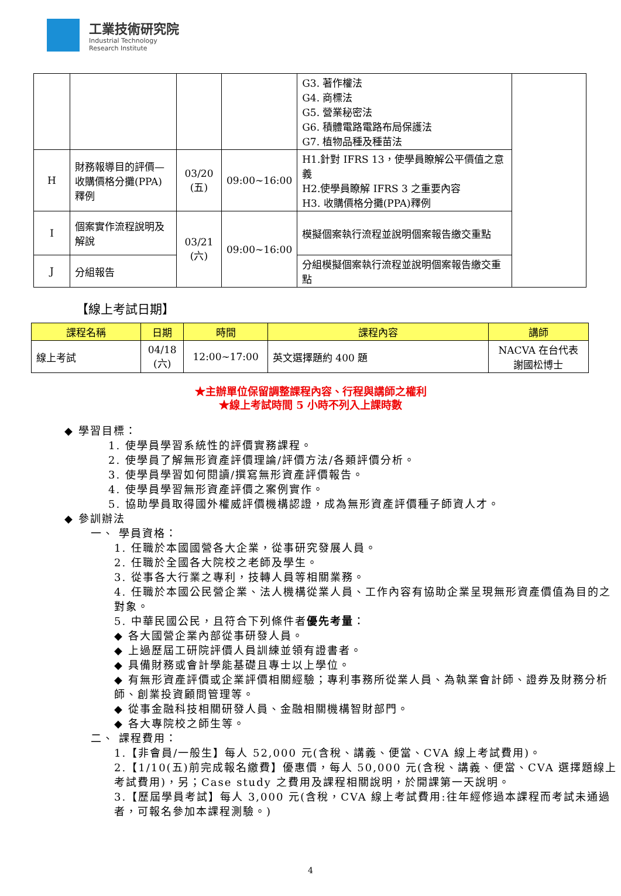工業技術研究院
Industrial Technology
Research Institute
| | | | | G3. 著作權法 G4. 商標法 G5. 營業秘密法 G6. 積體電路電路布局保護法 G7. 植物品種及種苗法 | |
| H | 財務報導目的評價—收購價格分攤(PPA)釋例 | 03/20 (五) | 09:00~16:00 | H1.針對 IFRS 13，使學員瞭解公平價值之意義 H2.使學員瞭解 IFRS 3 之重要內容 H3. 收購價格分攤(PPA)釋例 | |
| I | 個案實作流程說明及解說 | 03/21 (六) | 09:00~16:00 | 模擬個案執行流程並說明個案報告繳交重點 | |
| J | 分組報告 | | | 分組模擬個案執行流程並說明個案報告繳交重點 | |
【線上考試日期】
| 課程名稱 | 日期 | 時間 | 課程內容 | 講師 |
| --- | --- | --- | --- | --- |
| 線上考試 | 04/18 (六) | 12:00~17:00 | 英文選擇題約 400 題 | NACVA 在台代表 謝國松博士 |
★主辦單位保留調整課程內容、行程與講師之權利
★線上考試時間 5 小時不列入上課時數
◆ 學習目標：
1. 使學員學習系統性的評價實務課程。
2. 使學員了解無形資產評價理論/評價方法/各類評價分析。
3. 使學員學習如何閱讀/撰寫無形資產評價報告。
4. 使學員學習無形資產評價之案例實作。
5. 協助學員取得國外權威評價機構認證，成為無形資產評價種子師資人才。
◆ 參訓辦法
一、 學員資格：
1. 任職於本國國營各大企業，從事研究發展人員。
2. 任職於全國各大院校之老師及學生。
3. 從事各大行業之專利，技轉人員等相關業務。
4. 任職於本國公民營企業、法人機構從業人員、工作內容有協助企業呈現無形資產價值為目的之對象。
5. 中華民國公民，且符合下列條件者優先考量：
◆ 各大國營企業內部從事研發人員。
◆ 上過歷屆工研院評價人員訓練並領有證書者。
◆ 具備財務或會計學能基礎且專士以上學位。
◆ 有無形資產評價或企業評價相關經驗；專利事務所從業人員、為執業會計師、證券及財務分析師、創業投資顧問管理等。
◆ 從事金融科技相關研發人員、金融相關機構智財部門。
◆ 各大專院校之師生等。
二、 課程費用：
1.【非會員/一般生】每人 52,000 元(含稅、講義、便當、CVA 線上考試費用)。
2.【1/10(五)前完成報名繳費】優惠價，每人 50,000 元(含稅、講義、便當、CVA 選擇題線上考試費用)，另；Case study 之費用及課程相關說明，於開課第一天說明。
3.【歷屆學員考試】每人 3,000 元(含稅，CVA 線上考試費用:往年經修過本課程而考試未通過者，可報名參加本課程測驗。)
4